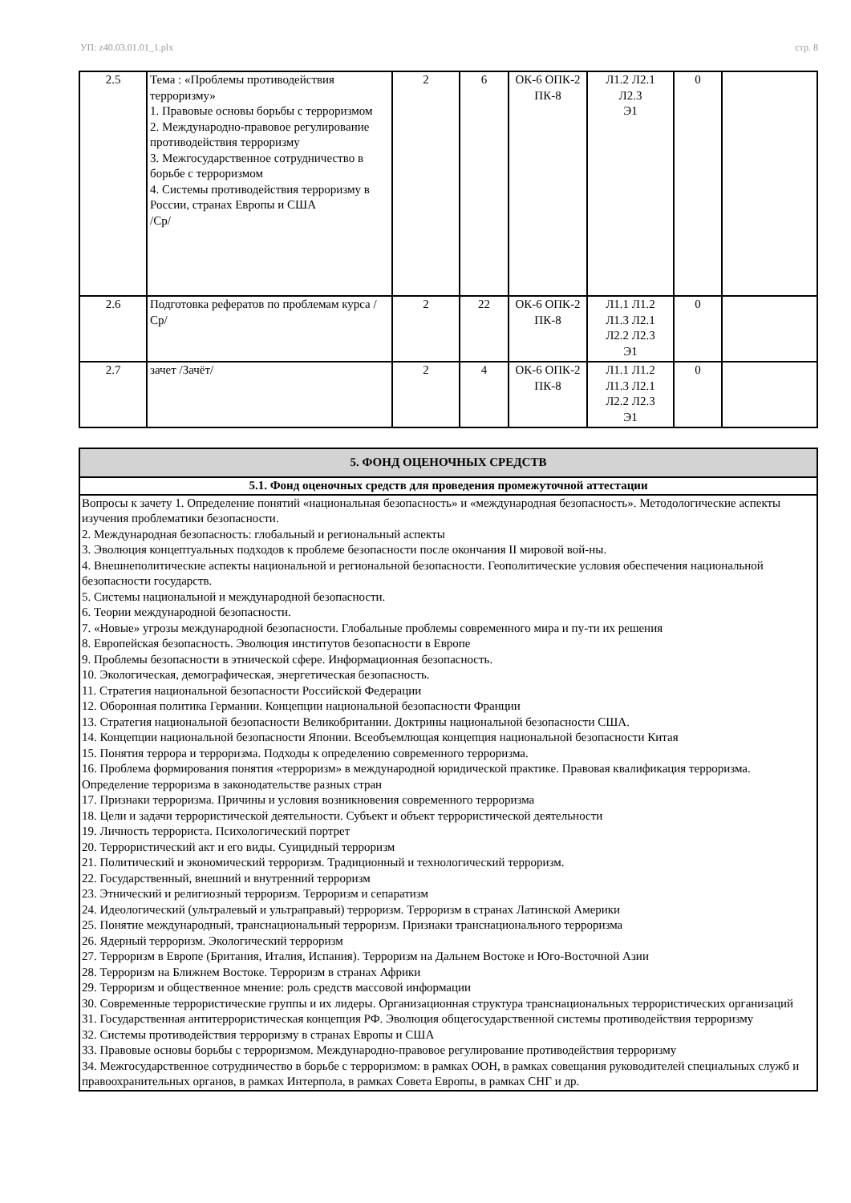УП: z40.03.01.01_1.plx стр. 8
| 2.5 | Тема : «Проблемы противодействия терроризму» 1. Правовые основы борьбы с терроризмом 2. Международно-правовое регулирование противодействия терроризму 3. Межгосударственное сотрудничество в борьбе с терроризмом 4. Системы противодействия терроризму в России, странах Европы и США /Ср/ | 2 | 6 | ОК-6 ОПК-2 ПК-8 | Л1.2 Л2.1 Л2.3 Э1 | 0 | |
| 2.6 | Подготовка рефератов по проблемам курса /Ср/ | 2 | 22 | ОК-6 ОПК-2 ПК-8 | Л1.1 Л1.2 Л1.3 Л2.1 Л2.2 Л2.3 Э1 | 0 | |
| 2.7 | зачет /Зачёт/ | 2 | 4 | ОК-6 ОПК-2 ПК-8 | Л1.1 Л1.2 Л1.3 Л2.1 Л2.2 Л2.3 Э1 | 0 | |
| 5. ФОНД ОЦЕНОЧНЫХ СРЕДСТВ |
| 5.1. Фонд оценочных средств для проведения промежуточной аттестации |
| Вопросы к зачету 1. Определение понятий «национальная безопасность» и «международная безопасность». Методологические аспекты изучения проблематики безопасности. 2. Международная безопасность: глобальный и региональный аспекты 3. Эволюция концептуальных подходов к проблеме безопасности после окончания II мировой вой-ны. 4. Внешнеполитические аспекты национальной и региональной безопасности. Геополитические условия обеспечения национальной безопасности государств. 5. Системы национальной и международной безопасности. 6. Теории международной безопасности. 7. «Новые» угрозы международной безопасности. Глобальные проблемы современного мира и пу-ти их решения 8. Европейская безопасность. Эволюция институтов безопасности в Европе 9. Проблемы безопасности в этнической сфере. Информационная безопасность. 10. Экологическая, демографическая, энергетическая безопасность. 11. Стратегия национальной безопасности Российской Федерации 12. Оборонная политика Германии. Концепции национальной безопасности Франции 13. Стратегия национальной безопасности Великобритании. Доктрины национальной безопасности США. 14. Концепции национальной безопасности Японии. Всеобъемлющая концепция национальной безопасности Китая 15. Понятия террора и терроризма. Подходы к определению современного терроризма. 16. Проблема формирования понятия «терроризм» в международной юридической практике. Правовая квалификация терроризма. Определение терроризма в законодательстве разных стран 17. Признаки терроризма. Причины и условия возникновения современного терроризма 18. Цели и задачи террористической деятельности. Субъект и объект террористической деятельности 19. Личность террориста. Психологический портрет 20. Террористический акт и его виды. Суицидный терроризм 21. Политический и экономический терроризм. Традиционный и технологический терроризм. 22. Государственный, внешний и внутренний терроризм 23. Этнический и религиозный терроризм. Терроризм и сепаратизм 24. Идеологический (ультралевый и ультраправый) терроризм. Терроризм в странах Латинской Америки 25. Понятие международный, транснациональный терроризм. Признаки транснационального терроризма 26. Ядерный терроризм. Экологический терроризм 27. Терроризм в Европе (Британия, Италия, Испания). Терроризм на Дальнем Востоке и Юго-Восточной Азии 28. Терроризм на Ближнем Востоке. Терроризм в странах Африки 29. Терроризм и общественное мнение: роль средств массовой информации 30. Современные террористические группы и их лидеры. Организационная структура транснациональных террористических организаций 31. Государственная антитеррористическая концепция РФ. Эволюция общегосударственной системы противодействия терроризму 32. Системы противодействия терроризму в странах Европы и США 33. Правовые основы борьбы с терроризмом. Международно-правовое регулирование противодействия терроризму 34. Межгосударственное сотрудничество в борьбе с терроризмом: в рамках ООН, в рамках совещания руководителей специальных служб и правоохранительных органов, в рамках Интерпола, в рамках Совета Европы, в рамках СНГ и др. |